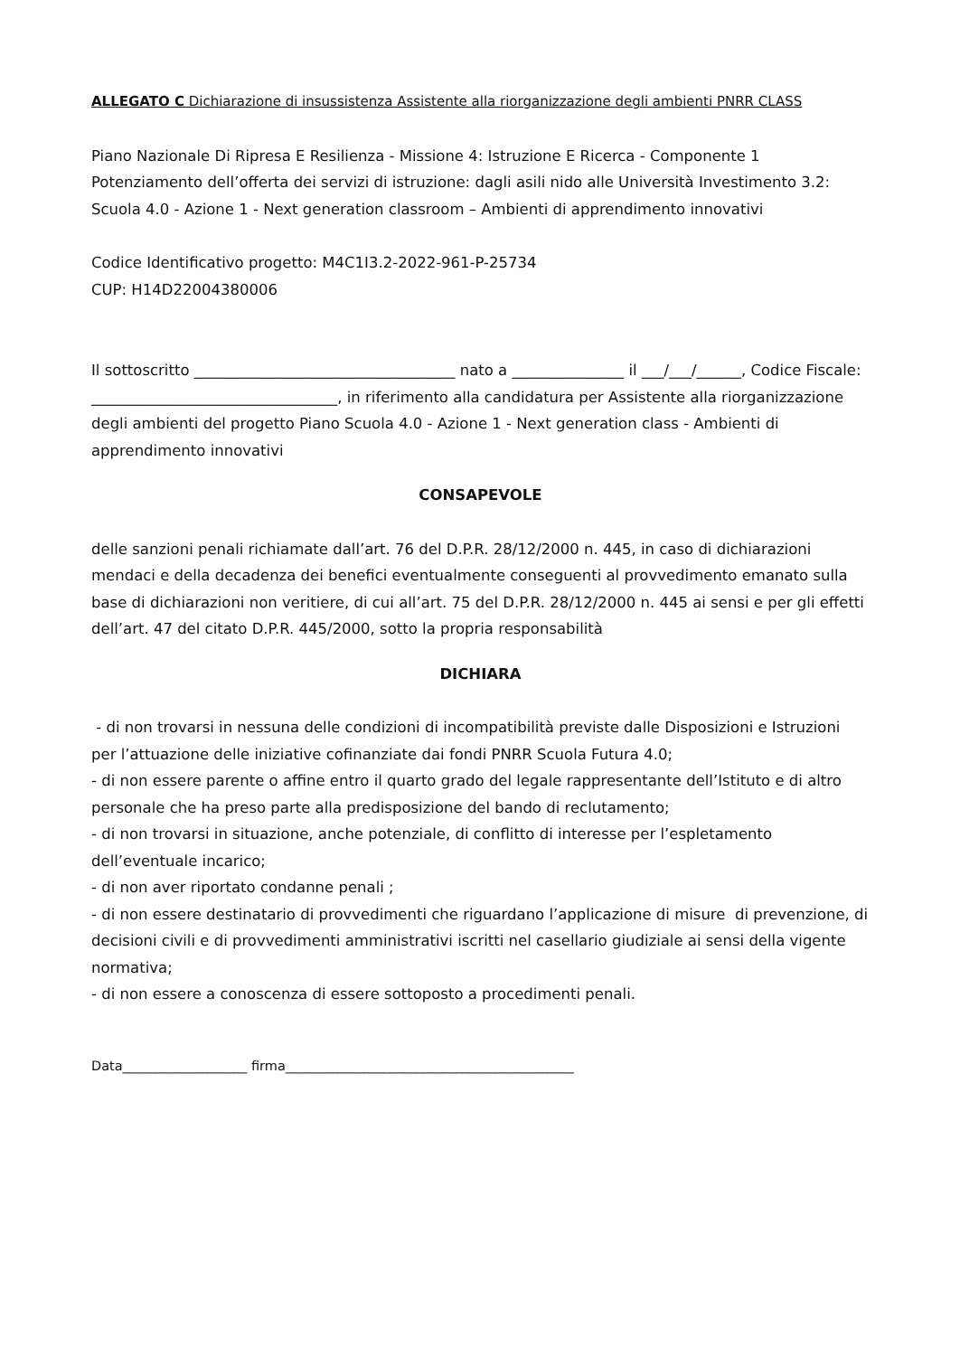ALLEGATO C Dichiarazione di insussistenza Assistente alla riorganizzazione degli ambienti PNRR CLASS
Piano Nazionale Di Ripresa E Resilienza - Missione 4: Istruzione E Ricerca - Componente 1 Potenziamento dell’offerta dei servizi di istruzione: dagli asili nido alle Università Investimento 3.2: Scuola 4.0 - Azione 1 - Next generation classroom – Ambienti di apprendimento innovativi
Codice Identificativo progetto: M4C1I3.2-2022-961-P-25734
CUP: H14D22004380006
Il sottoscritto ___________________________________ nato a _______________ il ___/___/______, Codice Fiscale: _________________________________, in riferimento alla candidatura per Assistente alla riorganizzazione degli ambienti del progetto Piano Scuola 4.0 - Azione 1 - Next generation class - Ambienti di apprendimento innovativi
CONSAPEVOLE
delle sanzioni penali richiamate dall’art. 76 del D.P.R. 28/12/2000 n. 445, in caso di dichiarazioni mendaci e della decadenza dei benefici eventualmente conseguenti al provvedimento emanato sulla base di dichiarazioni non veritiere, di cui all’art. 75 del D.P.R. 28/12/2000 n. 445 ai sensi e per gli effetti dell’art. 47 del citato D.P.R. 445/2000, sotto la propria responsabilità
DICHIARA
- di non trovarsi in nessuna delle condizioni di incompatibilità previste dalle Disposizioni e Istruzioni per l’attuazione delle iniziative cofinanziate dai fondi PNRR Scuola Futura 4.0;
- di non essere parente o affine entro il quarto grado del legale rappresentante dell’Istituto e di altro personale che ha preso parte alla predisposizione del bando di reclutamento;
- di non trovarsi in situazione, anche potenziale, di conflitto di interesse per l’espletamento dell’eventuale incarico;
- di non aver riportato condanne penali ;
- di non essere destinatario di provvedimenti che riguardano l’applicazione di misure di prevenzione, di decisioni civili e di provvedimenti amministrativi iscritti nel casellario giudiziale ai sensi della vigente normativa;
- di non essere a conoscenza di essere sottoposto a procedimenti penali.
Data___________________ firma____________________________________________